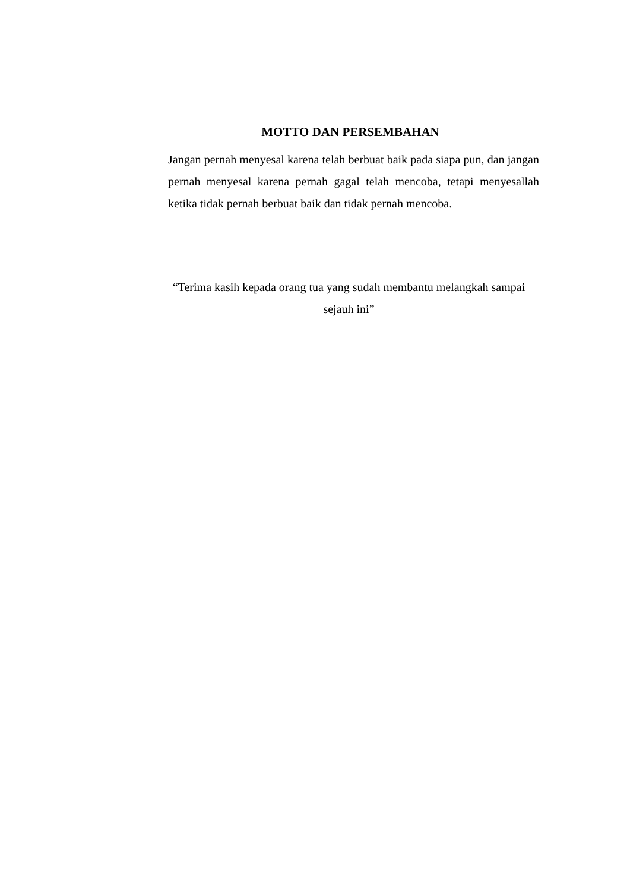MOTTO DAN PERSEMBAHAN
Jangan pernah menyesal karena telah berbuat baik pada siapa pun, dan jangan pernah menyesal karena pernah gagal telah mencoba, tetapi menyesallah ketika tidak pernah berbuat baik dan tidak pernah mencoba.
“Terima kasih kepada orang tua yang sudah membantu melangkah sampai
sejauh ini”